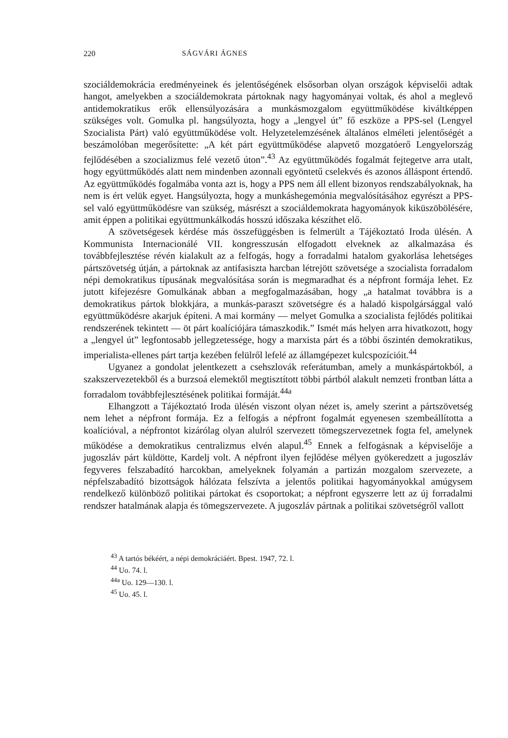220 SÁGVÁRI ÁGNES
szociáldemokrácia eredményeinek és jelentőségének elsősorban olyan országok képviselői adtak hangot, amelyekben a szociáldemokrata pártoknak nagy hagyományai voltak, és ahol a meglevő antidemokratikus erők ellensúlyozására a munkásmozgalom együttműködése kiváltképpen szükséges volt. Gomulka pl. hangsúlyozta, hogy a „lengyel út” fő eszköze a PPS-sel (Lengyel Szocialista Párt) való együttműködése volt. Helyzetelemzésének általános elméleti jelentőségét a beszámolóban megerősítette: „A két párt együttműködése alapvető mozgatóerő Lengyelország fejlődésében a szocializmus felé vezető úton”.<sup>43</sup> Az együttműködés fogalmát fejtegetve arra utalt, hogy együttműködés alatt nem mindenben azonnali egyöntetű cselekvés és azonos álláspont értendő. Az együttműködés fogalmába vonta azt is, hogy a PPS nem áll ellent bizonyos rendszabályoknak, ha nem is ért velük egyet. Hangsúlyozta, hogy a munkáshegemónia megvalósításához egyrészt a PPS-sel való együttműködésre van szükség, másrészt a szociáldemokrata hagyományok kiküszöbölésére, amit éppen a politikai együttmunkálkodás hosszú időszaka készíthet elő.
A szövetségesek kérdése más összefüggésben is felmerült a Tájékoztató Iroda ülésén. A Kommunista Internacionálé VII. kongresszusán elfogadott elveknek az alkalmazása és továbbfejlesztése révén kialakult az a felfogás, hogy a forradalmi hatalom gyakorlása lehetséges pártszövetség útján, a pártoknak az antifasiszta harcban létrejött szövetsége a szocialista forradalom népi demokratikus típusának megvalósítása során is megmaradhat és a népfront formája lehet. Ez jutott kifejezésre Gomulkának abban a megfogalmazásában, hogy „a hatalmat továbbra is a demokratikus pártok blokkjára, a munkás-paraszt szövetségre és a haladó kispolgársággal való együttműködésre akarjuk építeni. A mai kormány — melyet Gomulka a szocialista fejlődés politikai rendszerének tekintett — öt párt koalíciójára támaszkodik.” Ismét más helyen arra hivatkozott, hogy a „lengyel út” legfontosabb jellegzetessége, hogy a marxista párt és a többi őszintén demokratikus, imperialista-ellenes párt tartja kezében felülről lefelé az államgépezet kulcspozícióit.<sup>44</sup>
Ugyanez a gondolat jelentkezett a csehszlovák referátumban, amely a munkáspártokból, a szakszervezetekből és a burzsoá elemektől megtisztított többi pártból alakult nemzeti frontban látta a forradalom továbbfejlesztésének politikai formáját.<sup>44a</sup>
Elhangzott a Tájékoztató Iroda ülésén viszont olyan nézet is, amely szerint a pártszövetség nem lehet a népfront formája. Ez a felfogás a népfront fogalmát egyenesen szembeállította a koalícióval, a népfrontot kizárólag olyan alulról szervezett tömegszervezetnek fogta fel, amelynek működése a demokratikus centralizmus elvén alapul.<sup>45</sup> Ennek a felfogásnak a képviselője a jugoszláv párt küldötte, Kardelj volt. A népfront ilyen fejlődése mélyen gyökeredzett a jugoszláv fegyveres felszabadító harcokban, amelyeknek folyamán a partizán mozgalom szervezete, a népfelszabadító bizottságok hálózata felszívta a jelentős politikai hagyományokkal amúgysem rendelkező különböző politikai pártokat és csoportokat; a népfront egyszerre lett az új forradalmi rendszer hatalmának alapja és tömegszervezete. A jugoszláv pártnak a politikai szövetségről vallott
<sup>43</sup> A tartós békéért, a népi demokráciáért. Bpest. 1947, 72. l.
<sup>44</sup> Uo. 74. l.
<sup>44a</sup> Uo. 129—130. l.
<sup>45</sup> Uo. 45. l.